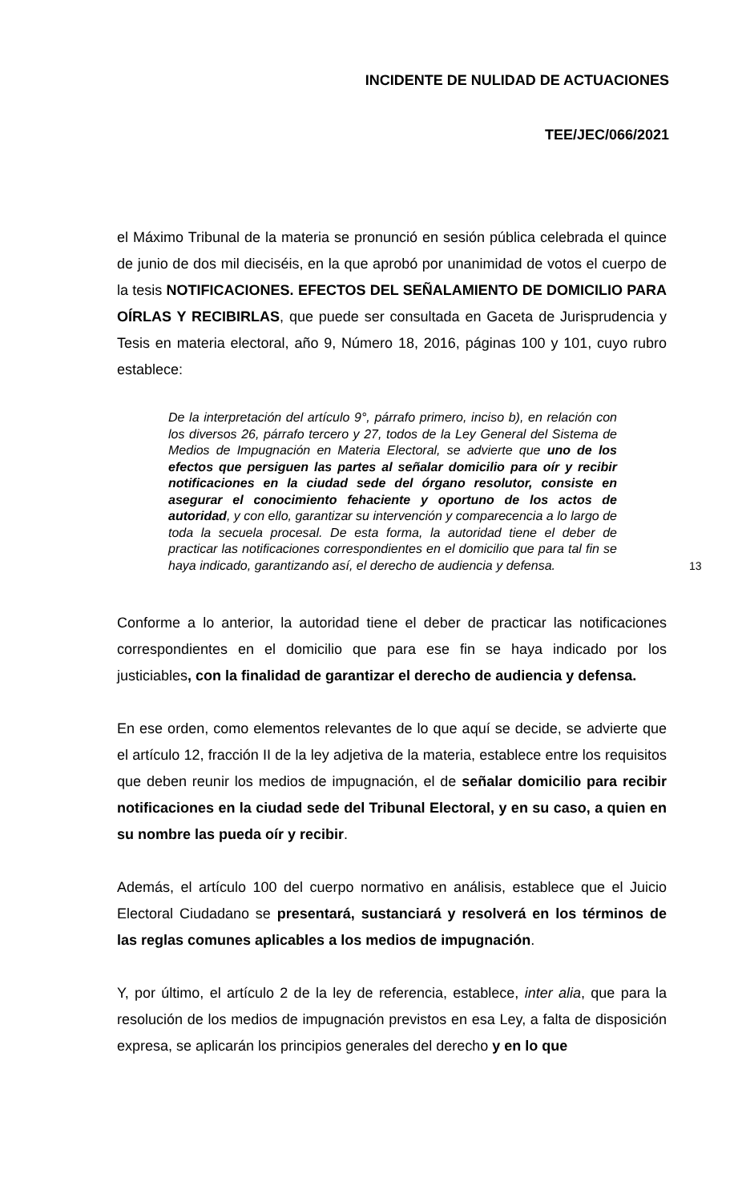INCIDENTE DE NULIDAD DE ACTUACIONES
TEE/JEC/066/2021
13
el Máximo Tribunal de la materia se pronunció en sesión pública celebrada el quince de junio de dos mil dieciséis, en la que aprobó por unanimidad de votos el cuerpo de la tesis NOTIFICACIONES. EFECTOS DEL SEÑALAMIENTO DE DOMICILIO PARA OÍRLAS Y RECIBIRLAS, que puede ser consultada en Gaceta de Jurisprudencia y Tesis en materia electoral, año 9, Número 18, 2016, páginas 100 y 101, cuyo rubro establece:
De la interpretación del artículo 9°, párrafo primero, inciso b), en relación con los diversos 26, párrafo tercero y 27, todos de la Ley General del Sistema de Medios de Impugnación en Materia Electoral, se advierte que uno de los efectos que persiguen las partes al señalar domicilio para oír y recibir notificaciones en la ciudad sede del órgano resolutor, consiste en asegurar el conocimiento fehaciente y oportuno de los actos de autoridad, y con ello, garantizar su intervención y comparecencia a lo largo de toda la secuela procesal. De esta forma, la autoridad tiene el deber de practicar las notificaciones correspondientes en el domicilio que para tal fin se haya indicado, garantizando así, el derecho de audiencia y defensa.
Conforme a lo anterior, la autoridad tiene el deber de practicar las notificaciones correspondientes en el domicilio que para ese fin se haya indicado por los justiciables, con la finalidad de garantizar el derecho de audiencia y defensa.
En ese orden, como elementos relevantes de lo que aquí se decide, se advierte que el artículo 12, fracción II de la ley adjetiva de la materia, establece entre los requisitos que deben reunir los medios de impugnación, el de señalar domicilio para recibir notificaciones en la ciudad sede del Tribunal Electoral, y en su caso, a quien en su nombre las pueda oír y recibir.
Además, el artículo 100 del cuerpo normativo en análisis, establece que el Juicio Electoral Ciudadano se presentará, sustanciará y resolverá en los términos de las reglas comunes aplicables a los medios de impugnación.
Y, por último, el artículo 2 de la ley de referencia, establece, inter alia, que para la resolución de los medios de impugnación previstos en esa Ley, a falta de disposición expresa, se aplicarán los principios generales del derecho y en lo que